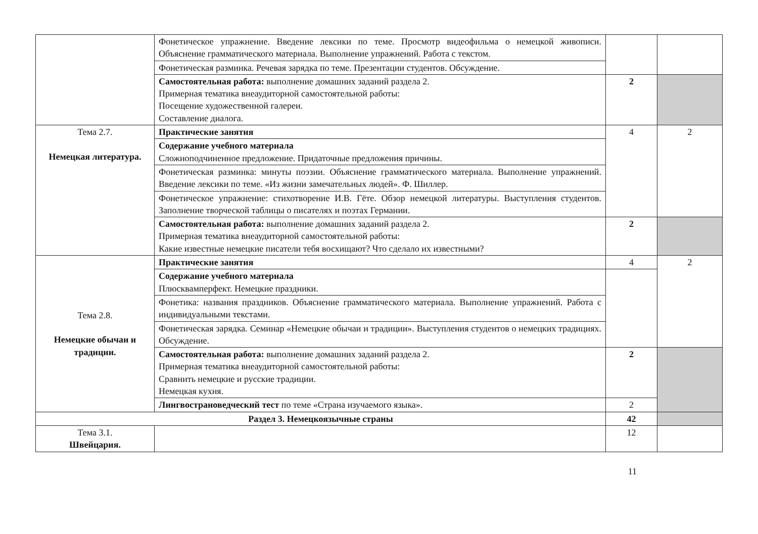| | Фонетическое упражнение. Введение лексики по теме. Просмотр видеофильма о немецкой живописи. Объяснение грамматического материала. Выполнение упражнений. Работа с текстом. | | |
| | Фонетическая разминка. Речевая зарядка по теме. Презентации студентов. Обсуждение. | | |
| | Самостоятельная работа: выполнение домашних заданий раздела 2. Примерная тематика внеаудиторной самостоятельной работы: Посещение художественной галереи. Составление диалога. | 2 | |
| Тема 2.7. Немецкая литература. | Практические занятия | 4 | 2 |
| | Содержание учебного материала Сложноподчиненное предложение. Придаточные предложения причины. | | |
| | Фонетическая разминка: минуты поэзии. Объяснение грамматического материала. Выполнение упражнений. Введение лексики по теме. «Из жизни замечательных людей». Ф. Шиллер. | | |
| | Фонетическое упражнение: стихотворение И.В. Гёте. Обзор немецкой литературы. Выступления студентов. Заполнение творческой таблицы о писателях и поэтах Германии. | | |
| | Самостоятельная работа: выполнение домашних заданий раздела 2. Примерная тематика внеаудиторной самостоятельной работы: Какие известные немецкие писатели тебя восхищают? Что сделало их известными? | 2 | |
| Тема 2.8. Немецкие обычаи и традиции. | Практические занятия | 4 | 2 |
| | Содержание учебного материала Плюсквамперфект. Немецкие праздники. | | |
| | Фонетика: названия праздников. Объяснение грамматического материала. Выполнение упражнений. Работа с индивидуальными текстами. | | |
| | Фонетическая зарядка. Семинар «Немецкие обычаи и традиции». Выступления студентов о немецких традициях. Обсуждение. | | |
| | Самостоятельная работа: выполнение домашних заданий раздела 2. Примерная тематика внеаудиторной самостоятельной работы: Сравнить немецкие и русские традиции. Немецкая кухня. | 2 | |
| | Лингвострановедческий тест по теме «Страна изучаемого языка». | 2 | |
| Раздел 3. Немецкоязычные страны | | 42 | |
| Тема 3.1. Швейцария. | | 12 | |
11